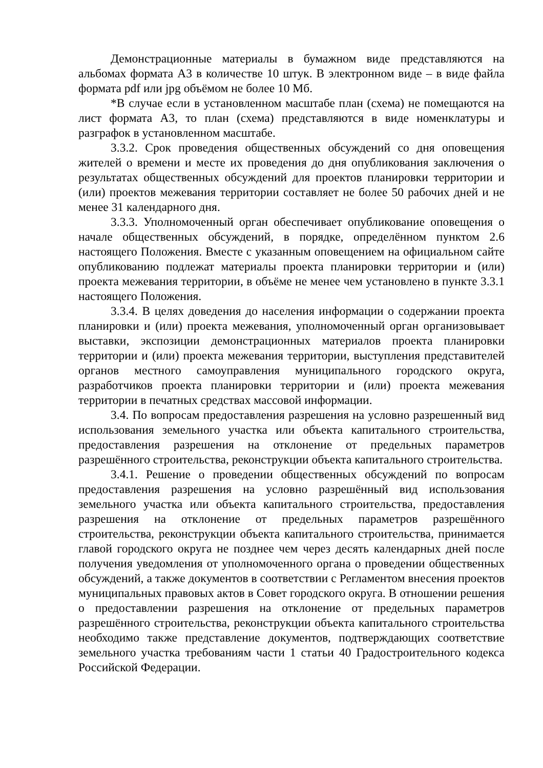Демонстрационные материалы в бумажном виде представляются на альбомах формата А3 в количестве 10 штук. В электронном виде – в виде файла формата pdf или jpg объёмом не более 10 Мб.
*В случае если в установленном масштабе план (схема) не помещаются на лист формата А3, то план (схема) представляются в виде номенклатуры и разграфок в установленном масштабе.
3.3.2. Срок проведения общественных обсуждений со дня оповещения жителей о времени и месте их проведения до дня опубликования заключения о результатах общественных обсуждений для проектов планировки территории и (или) проектов межевания территории составляет не более 50 рабочих дней и не менее 31 календарного дня.
3.3.3. Уполномоченный орган обеспечивает опубликование оповещения о начале общественных обсуждений, в порядке, определённом пунктом 2.6 настоящего Положения. Вместе с указанным оповещением на официальном сайте опубликованию подлежат материалы проекта планировки территории и (или) проекта межевания территории, в объёме не менее чем установлено в пункте 3.3.1 настоящего Положения.
3.3.4. В целях доведения до населения информации о содержании проекта планировки и (или) проекта межевания, уполномоченный орган организовывает выставки, экспозиции демонстрационных материалов проекта планировки территории и (или) проекта межевания территории, выступления представителей органов местного самоуправления муниципального городского округа, разработчиков проекта планировки территории и (или) проекта межевания территории в печатных средствах массовой информации.
3.4. По вопросам предоставления разрешения на условно разрешенный вид использования земельного участка или объекта капитального строительства, предоставления разрешения на отклонение от предельных параметров разрешённого строительства, реконструкции объекта капитального строительства.
3.4.1. Решение о проведении общественных обсуждений по вопросам предоставления разрешения на условно разрешённый вид использования земельного участка или объекта капитального строительства, предоставления разрешения на отклонение от предельных параметров разрешённого строительства, реконструкции объекта капитального строительства, принимается главой городского округа не позднее чем через десять календарных дней после получения уведомления от уполномоченного органа о проведении общественных обсуждений, а также документов в соответствии с Регламентом внесения проектов муниципальных правовых актов в Совет городского округа. В отношении решения о предоставлении разрешения на отклонение от предельных параметров разрешённого строительства, реконструкции объекта капитального строительства необходимо также представление документов, подтверждающих соответствие земельного участка требованиям части 1 статьи 40 Градостроительного кодекса Российской Федерации.